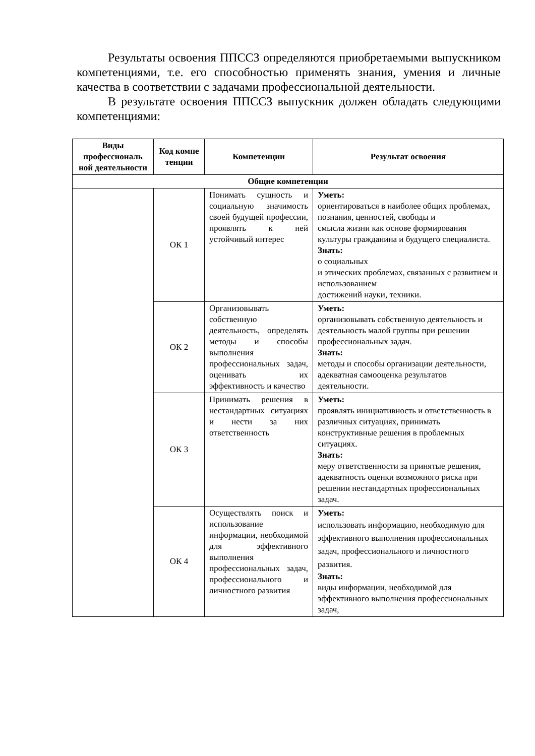Результаты освоения ППССЗ определяются приобретаемыми выпускником компетенциями, т.е. его способностью применять знания, умения и личные качества в соответствии с задачами профессиональной деятельности.
В результате освоения ППССЗ выпускник должен обладать следующими компетенциями:
| Виды профессиональ ной деятельности | Код компе тенции | Компетенции | Результат освоения |
| --- | --- | --- | --- |
| Общие компетенции | | | |
| | ОК 1 | Понимать сущность и социальную значимость своей будущей профессии, проявлять к ней устойчивый интерес | Уметь: ориентироваться в наиболее общих проблемах, познания, ценностей, свободы и смысла жизни как основе формирования культуры гражданина и будущего специалиста. Знать: о социальных и этических проблемах, связанных с развитием и использованием достижений науки, техники. |
| | ОК 2 | Организовывать собственную деятельность, определять методы и способы выполнения профессиональных задач, оценивать их эффективность и качество | Уметь: организовывать собственную деятельность и деятельность малой группы при решении профессиональных задач. Знать: методы и способы организации деятельности, адекватная самооценка результатов деятельности. |
| | ОК 3 | Принимать решения в нестандартных ситуациях и нести за них ответственность | Уметь: проявлять инициативность и ответственность в различных ситуациях, принимать конструктивные решения в проблемных ситуациях. Знать: меру ответственности за принятые решения, адекватность оценки возможного риска при решении нестандартных профессиональных задач. |
| | ОК 4 | Осуществлять поиск и использование информации, необходимой для эффективного выполнения профессиональных задач, профессионального и личностного развития | Уметь: использовать информацию, необходимую для эффективного выполнения профессиональных задач, профессионального и личностного развития. Знать: виды информации, необходимой для эффективного выполнения профессиональных задач, |